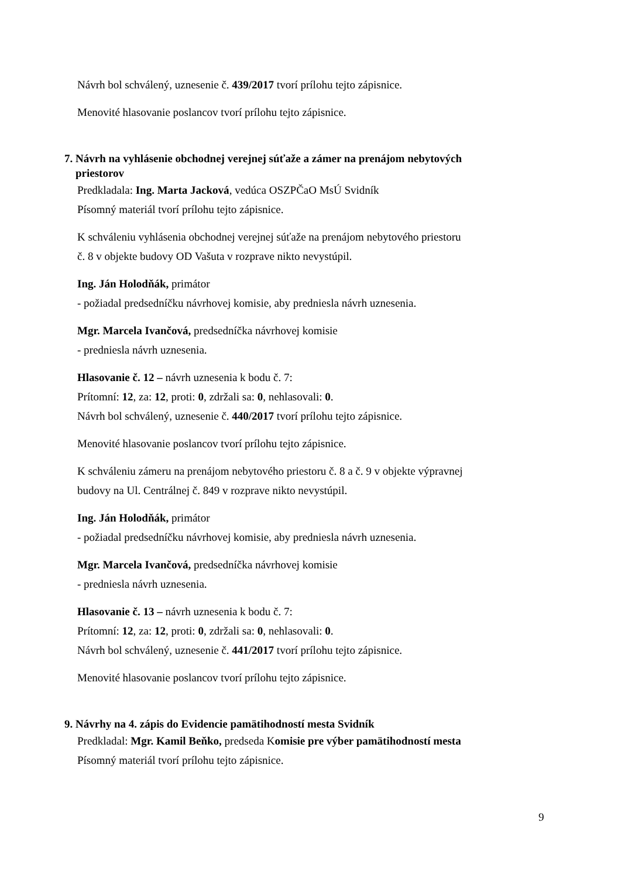Návrh bol schválený, uznesenie č. 439/2017 tvorí prílohu tejto zápisnice.
Menovité hlasovanie poslancov tvorí prílohu tejto zápisnice.
7. Návrh na vyhlásenie obchodnej verejnej súťaže a zámer na prenájom nebytových
priestorov
Predkladala: Ing. Marta Jacková, vedúca OSZPČaO MsÚ Svidník
Písomný materiál tvorí prílohu tejto zápisnice.
K schváleniu vyhlásenia obchodnej verejnej súťaže na prenájom nebytového priestoru
č. 8 v objekte budovy OD Vašuta v rozprave nikto nevystúpil.
Ing. Ján Holodňák, primátor
- požiadal predsedníčku návrhovej komisie, aby predniesla návrh uznesenia.
Mgr. Marcela Ivančová, predsedníčka návrhovej komisie
- predniesla návrh uznesenia.
Hlasovanie č. 12 – návrh uznesenia k bodu č. 7:
Prítomní: 12, za: 12, proti: 0, zdržali sa: 0, nehlasovali: 0.
Návrh bol schválený, uznesenie č. 440/2017 tvorí prílohu tejto zápisnice.
Menovité hlasovanie poslancov tvorí prílohu tejto zápisnice.
K schváleniu zámeru na prenájom nebytového priestoru č. 8 a č. 9 v objekte výpravnej
budovy na Ul. Centrálnej č. 849 v rozprave nikto nevystúpil.
Ing. Ján Holodňák, primátor
- požiadal predsedníčku návrhovej komisie, aby predniesla návrh uznesenia.
Mgr. Marcela Ivančová, predsedníčka návrhovej komisie
- predniesla návrh uznesenia.
Hlasovanie č. 13 – návrh uznesenia k bodu č. 7:
Prítomní: 12, za: 12, proti: 0, zdržali sa: 0, nehlasovali: 0.
Návrh bol schválený, uznesenie č. 441/2017 tvorí prílohu tejto zápisnice.
Menovité hlasovanie poslancov tvorí prílohu tejto zápisnice.
9. Návrhy na 4. zápis do Evidencie pamätihodností mesta Svidník
Predkladal: Mgr. Kamil Beňko, predseda Komisie pre výber pamätihodností mesta
Písomný materiál tvorí prílohu tejto zápisnice.
9